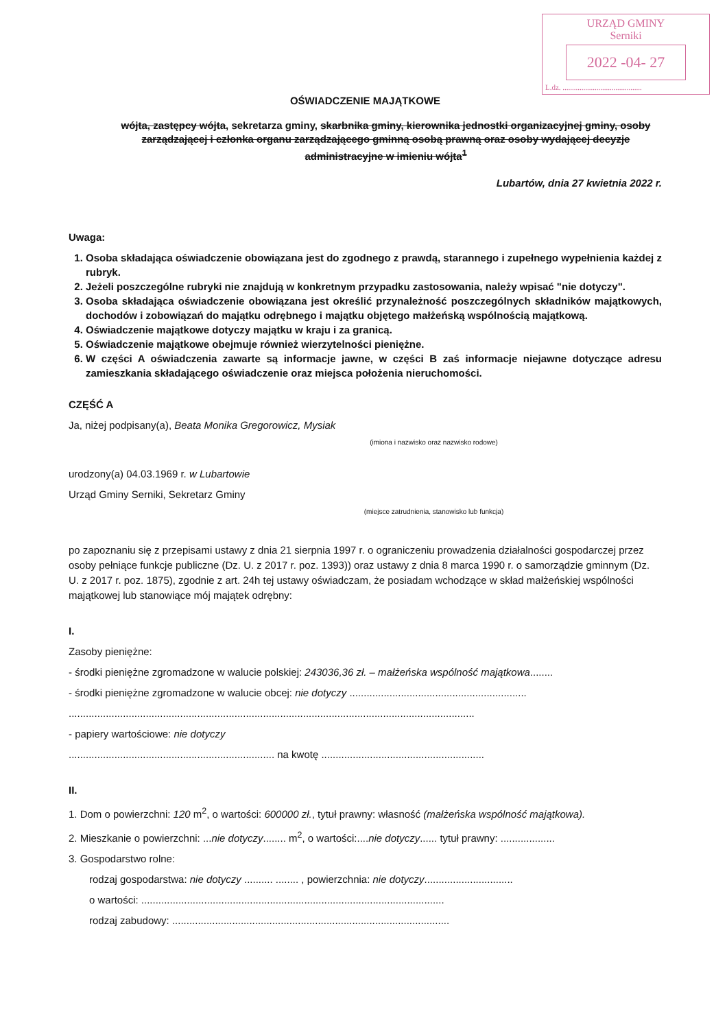URZĄD GMINY
Serniki
2022 -04- 27
L.dz. ..........................................
OŚWIADCZENIE MAJĄTKOWE
wójta, zastępcy wójta, sekretarza gminy, skarbnika gminy, kierownika jednostki organizacyjnej gminy, osoby zarządzającej i członka organu zarządzającego gminną osobą prawną oraz osoby wydającej decyzje administracyjne w imieniu wójta<sup>1</sup>
Lubartów, dnia 27 kwietnia 2022 r.
Uwaga:
1. Osoba składająca oświadczenie obowiązana jest do zgodnego z prawdą, starannego i zupełnego wypełnienia każdej z rubryk.
2. Jeżeli poszczególne rubryki nie znajdują w konkretnym przypadku zastosowania, należy wpisać "nie dotyczy".
3. Osoba składająca oświadczenie obowiązana jest określić przynależność poszczególnych składników majątkowych, dochodów i zobowiązań do majątku odrębnego i majątku objętego małżeńską wspólnością majątkową.
4. Oświadczenie majątkowe dotyczy majątku w kraju i za granicą.
5. Oświadczenie majątkowe obejmuje również wierzytelności pieniężne.
6. W części A oświadczenia zawarte są informacje jawne, w części B zaś informacje niejawne dotyczące adresu zamieszkania składającego oświadczenie oraz miejsca położenia nieruchomości.
CZĘŚĆ A
Ja, niżej podpisany(a), Beata Monika Gregorowicz, Mysiak
(imiona i nazwisko oraz nazwisko rodowe)
urodzony(a) 04.03.1969 r. w Lubartowie
Urząd Gminy Serniki, Sekretarz Gminy
(miejsce zatrudnienia, stanowisko lub funkcja)
po zapoznaniu się z przepisami ustawy z dnia 21 sierpnia 1997 r. o ograniczeniu prowadzenia działalności gospodarczej przez osoby pełniące funkcje publiczne (Dz. U. z 2017 r. poz. 1393)) oraz ustawy z dnia 8 marca 1990 r. o samorządzie gminnym (Dz. U. z 2017 r. poz. 1875), zgodnie z art. 24h tej ustawy oświadczam, że posiadam wchodzące w skład małżeńskiej wspólności majątkowej lub stanowiące mój majątek odrębny:
I.
Zasoby pieniężne:
- środki pieniężne zgromadzone w walucie polskiej: 243036,36 zł. – małżeńska wspólność majątkowa........
- środki pieniężne zgromadzone w walucie obcej: nie dotyczy ..............................................................
..............................................................................................................................................
- papiery wartościowe: nie dotyczy
........................................................................ na kwotę .........................................................
II.
1. Dom o powierzchni: 120 m<sup>2</sup>, o wartości: 600000 zł., tytuł prawny: własność (małżeńska wspólność majątkowa).
2. Mieszkanie o powierzchni: ...nie dotyczy........ m<sup>2</sup>, o wartości:....nie dotyczy...... tytuł prawny: ...................
3. Gospodarstwo rolne:
rodzaj gospodarstwa: nie dotyczy .......... ........ , powierzchnia: nie dotyczy...............................
o wartości: ..........................................................................................................
rodzaj zabudowy: .................................................................................................